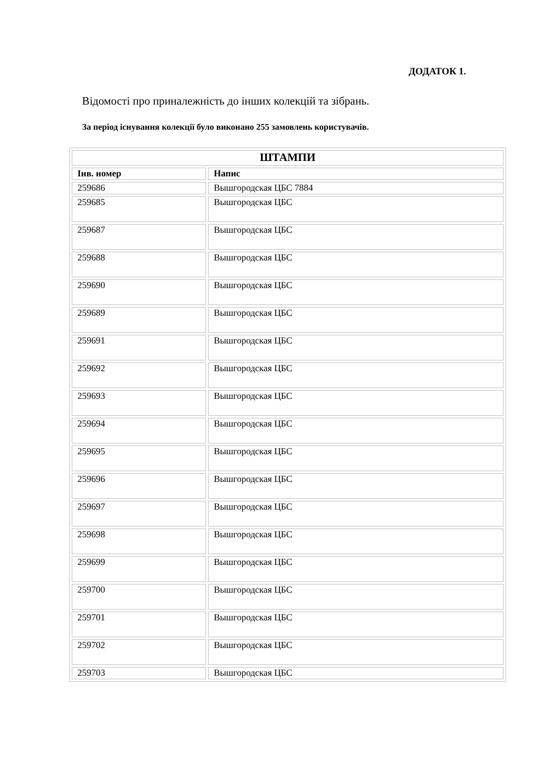ДОДАТОК 1.
Відомості про приналежність до інших колекцій та зібрань.
За період існування колекції було виконано 255 замовлень користувачів.
| ШТАМПИ | |
| --- | --- |
| Інв. номер | Напис |
| 259686 | Вышгородская ЦБС 7884 |
| 259685 | Вышгородская ЦБС |
| 259687 | Вышгородская ЦБС |
| 259688 | Вышгородская ЦБС |
| 259690 | Вышгородская ЦБС |
| 259689 | Вышгородская ЦБС |
| 259691 | Вышгородская ЦБС |
| 259692 | Вышгородская ЦБС |
| 259693 | Вышгородская ЦБС |
| 259694 | Вышгородская ЦБС |
| 259695 | Вышгородская ЦБС |
| 259696 | Вышгородская ЦБС |
| 259697 | Вышгородская ЦБС |
| 259698 | Вышгородская ЦБС |
| 259699 | Вышгородская ЦБС |
| 259700 | Вышгородская ЦБС |
| 259701 | Вышгородская ЦБС |
| 259702 | Вышгородская ЦБС |
| 259703 | Вышгородская ЦБС |